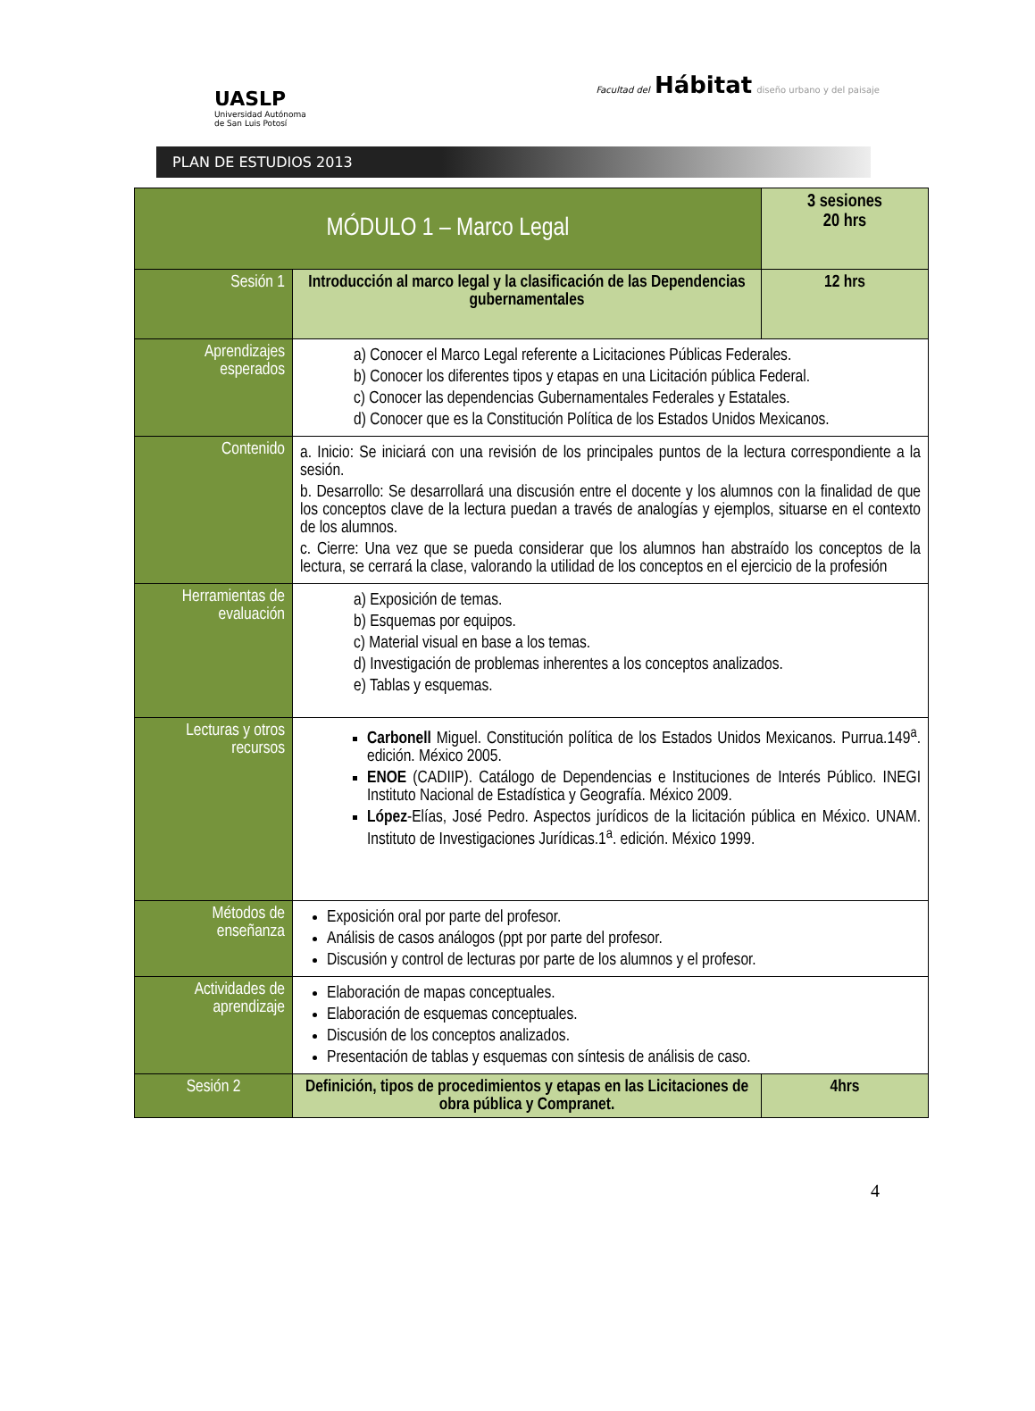UASLP
Universidad Autónoma
de San Luis Potosí
Facultad del Hábitat diseño urbano y del paisaje
PLAN DE ESTUDIOS 2013
| MÓDULO 1 – Marco Legal | | 3 sesiones 20 hrs |
| Sesión 1 | Introducción al marco legal y la clasificación de las Dependencias gubernamentales | 12 hrs |
| Aprendizajes esperados | a) Conocer el Marco Legal referente a Licitaciones Públicas Federales. b) Conocer los diferentes tipos y etapas en una Licitación pública Federal. c) Conocer las dependencias Gubernamentales Federales y Estatales. d) Conocer que es la Constitución Política de los Estados Unidos Mexicanos. | |
| Contenido | a. Inicio: Se iniciará con una revisión de los principales puntos de la lectura correspondiente a la sesión. b. Desarrollo: Se desarrollará una discusión entre el docente y los alumnos con la finalidad de que los conceptos clave de la lectura puedan a través de analogías y ejemplos, situarse en el contexto de los alumnos. c. Cierre: Una vez que se pueda considerar que los alumnos han abstraído los conceptos de la lectura, se cerrará la clase, valorando la utilidad de los conceptos en el ejercicio de la profesión | |
| Herramientas de evaluación | a) Exposición de temas. b) Esquemas por equipos. c) Material visual en base a los temas. d) Investigación de problemas inherentes a los conceptos analizados. e) Tablas y esquemas. | |
| Lecturas y otros recursos | Carbonell Miguel. Constitución política de los Estados Unidos Mexicanos. Purrua.149<sup>a</sup>. edición. México 2005. ENOE (CADIIP). Catálogo de Dependencias e Instituciones de Interés Público. INEGI Instituto Nacional de Estadística y Geografía. México 2009. López -Elías, José Pedro. Aspectos jurídicos de la licitación pública en México. UNAM. Instituto de Investigaciones Jurídicas.1<sup>a</sup>. edición. México 1999. | |
| Métodos de enseñanza | Exposición oral por parte del profesor. Análisis de casos análogos (ppt por parte del profesor. Discusión y control de lecturas por parte de los alumnos y el profesor. | |
| Actividades de aprendizaje | Elaboración de mapas conceptuales. Elaboración de esquemas conceptuales. Discusión de los conceptos analizados. Presentación de tablas y esquemas con síntesis de análisis de caso. | |
| Sesión 2 | Definición, tipos de procedimientos y etapas en las Licitaciones de obra pública y Compranet. | 4hrs |
4